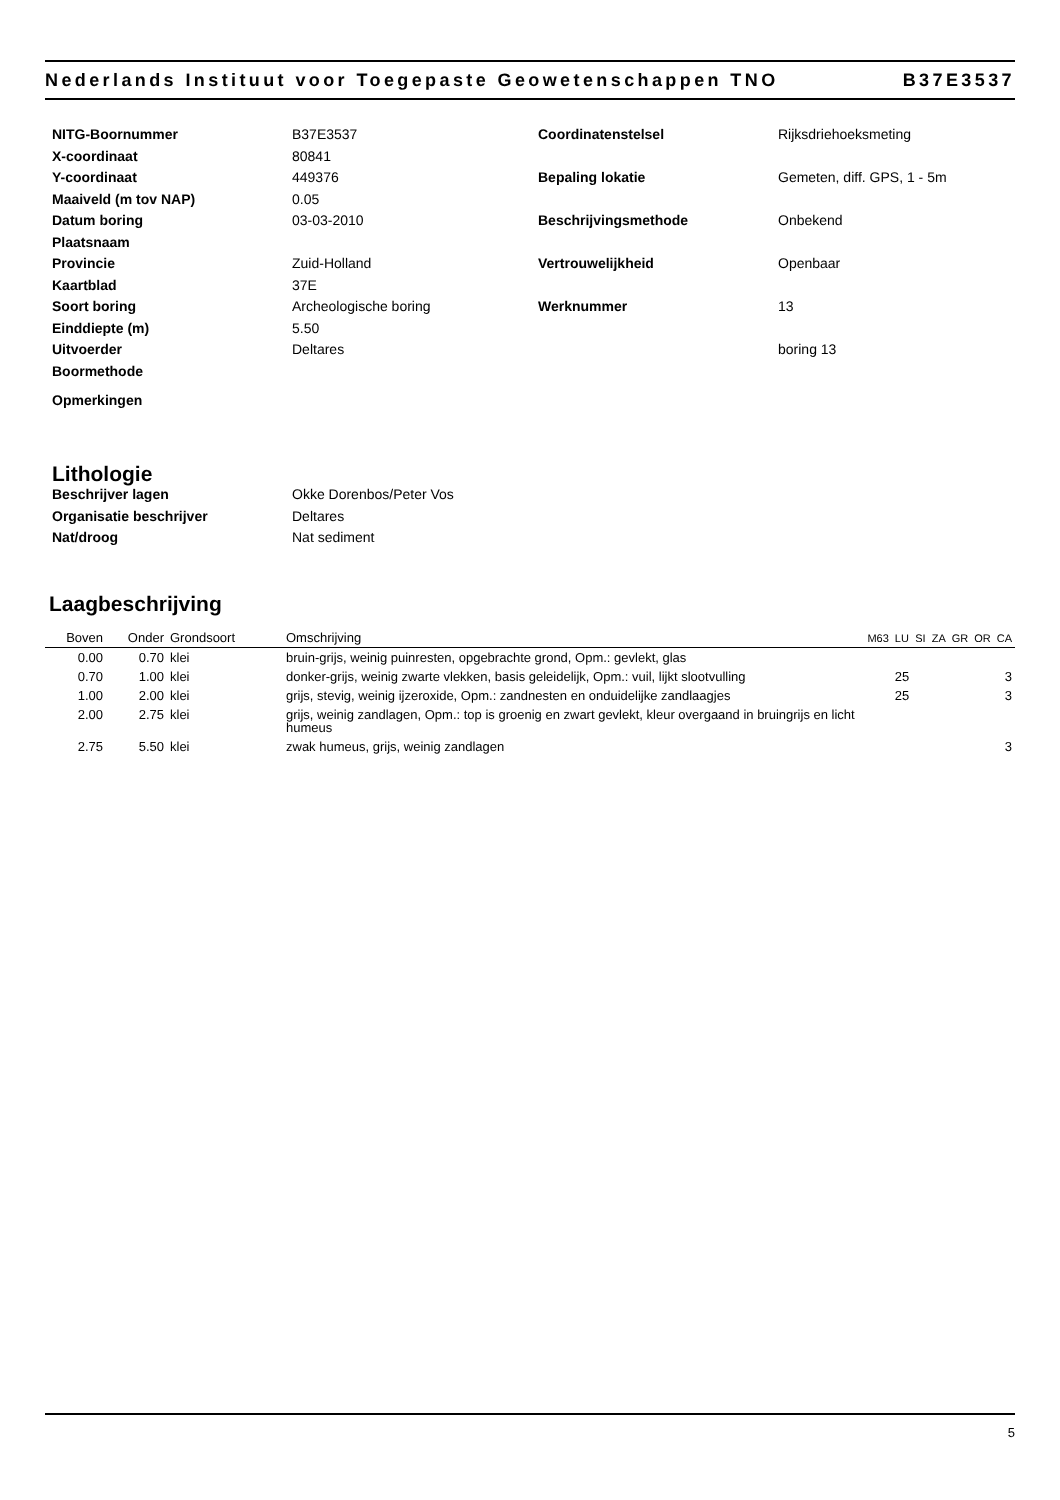Nederlands Instituut voor Toegepaste Geowetenschappen TNO B37E3537
NITG-Boornummer
B37E3537
X-coordinaat
80841
Y-coordinaat
449376
Maaiveld (m tov NAP)
0.05
Datum boring
03-03-2010
Plaatsnaam
Provincie
Zuid-Holland
Kaartblad
37E
Soort boring
Archeologische boring
Einddiepte (m)
5.50
Uitvoerder
Deltares
Boormethode
Coordinatenstelsel
Rijksdriehoeksmeting
Bepaling lokatie
Gemeten, diff. GPS, 1 - 5m
Beschrijvingsmethode
Onbekend
Vertrouwelijkheid
Openbaar
Werknummer
13
boring 13
Opmerkingen
Lithologie
Beschrijver lagen
Okke Dorenbos/Peter Vos
Organisatie beschrijver
Deltares
Nat/droog
Nat sediment
Laagbeschrijving
| Boven | Onder | Grondsoort | Omschrijving | M63 | LU | SI | ZA | GR | OR | CA |
| --- | --- | --- | --- | --- | --- | --- | --- | --- | --- | --- |
| 0.00 | 0.70 | klei | bruin-grijs, weinig puinresten, opgebrachte grond, Opm.: gevlekt, glas | | | | | | | |
| 0.70 | 1.00 | klei | donker-grijs, weinig zwarte vlekken, basis geleidelijk, Opm.: vuil, lijkt slootvulling | | 25 | | | | | 3 |
| 1.00 | 2.00 | klei | grijs, stevig, weinig ijzeroxide, Opm.: zandnesten en onduidelijke zandlaagjes | | 25 | | | | | 3 |
| 2.00 | 2.75 | klei | grijs, weinig zandlagen, Opm.: top is groenig en zwart gevlekt, kleur overgaand in bruingrijs en licht humeus | | | | | | | |
| 2.75 | 5.50 | klei | zwak humeus, grijs, weinig zandlagen | | | | | | | 3 |
5